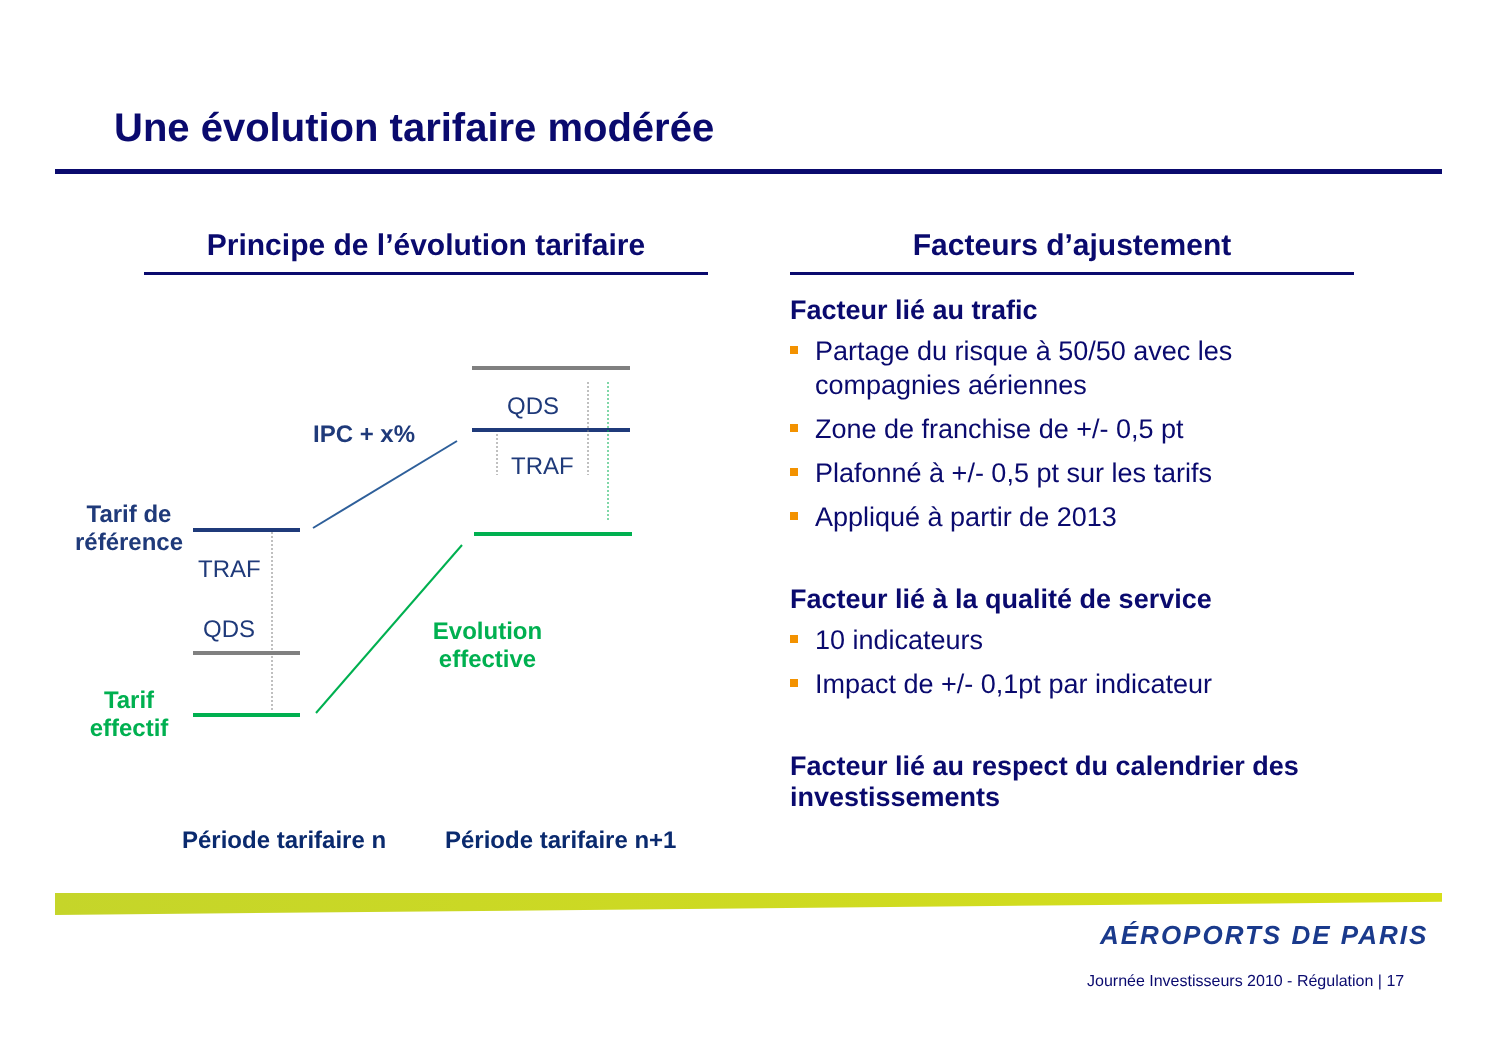Une évolution tarifaire modérée
Principe de l’évolution tarifaire
Facteurs d’ajustement
IPC + x%
QDS
TRAF
Tarif de référence
TRAF
QDS
Evolution effective
Tarif effectif
Période tarifaire n Période tarifaire n+1
Facteur lié au trafic
Partage du risque à 50/50 avec les compagnies aériennes
Zone de franchise de +/- 0,5 pt
Plafonné à +/- 0,5 pt sur les tarifs
Appliqué à partir de 2013
Facteur lié à la qualité de service
10 indicateurs
Impact de +/- 0,1pt par indicateur
Facteur lié au respect du calendrier des investissements
AÉROPORTS DE PARIS
Journée Investisseurs 2010 - Régulation | 17